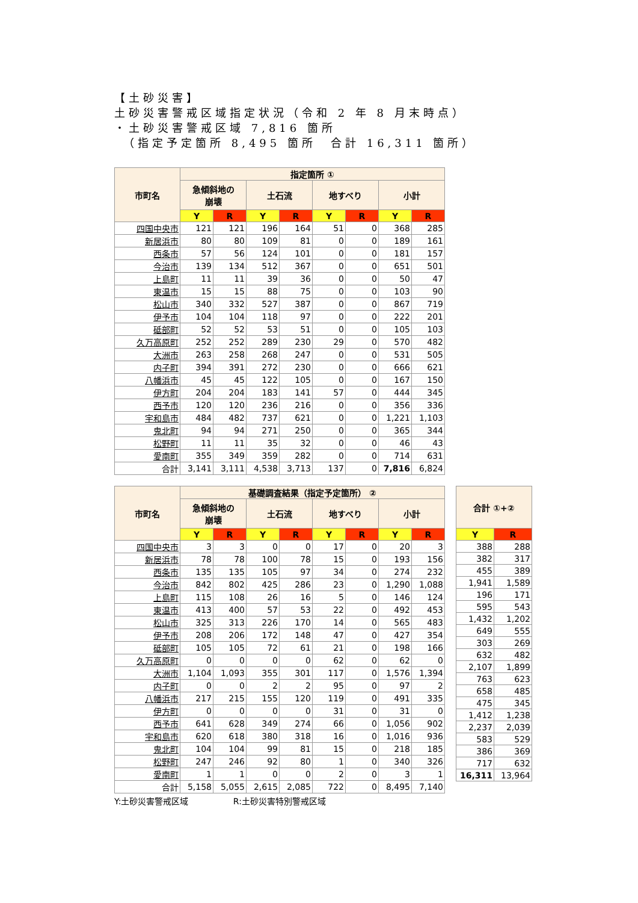【土砂災害】
土砂災害警戒区域指定状況（令和 2 年 8 月末時点）
・土砂災害警戒区域 7,816 箇所
　（指定予定箇所 8,495 箇所　合計 16,311 箇所）
| 市町名 | 指定箇所 ① | | | | | | | |
| --- | --- | --- | --- | --- | --- | --- | --- | --- |
| | 急傾斜地の 崩壊 | | 土石流 | | 地すべり | | 小計 | |
| | Y | R | Y | R | Y | R | Y | R |
| 四国中央市 | 121 | 121 | 196 | 164 | 51 | 0 | 368 | 285 |
| 新居浜市 | 80 | 80 | 109 | 81 | 0 | 0 | 189 | 161 |
| 西条市 | 57 | 56 | 124 | 101 | 0 | 0 | 181 | 157 |
| 今治市 | 139 | 134 | 512 | 367 | 0 | 0 | 651 | 501 |
| 上島町 | 11 | 11 | 39 | 36 | 0 | 0 | 50 | 47 |
| 東温市 | 15 | 15 | 88 | 75 | 0 | 0 | 103 | 90 |
| 松山市 | 340 | 332 | 527 | 387 | 0 | 0 | 867 | 719 |
| 伊予市 | 104 | 104 | 118 | 97 | 0 | 0 | 222 | 201 |
| 砥部町 | 52 | 52 | 53 | 51 | 0 | 0 | 105 | 103 |
| 久万高原町 | 252 | 252 | 289 | 230 | 29 | 0 | 570 | 482 |
| 大洲市 | 263 | 258 | 268 | 247 | 0 | 0 | 531 | 505 |
| 内子町 | 394 | 391 | 272 | 230 | 0 | 0 | 666 | 621 |
| 八幡浜市 | 45 | 45 | 122 | 105 | 0 | 0 | 167 | 150 |
| 伊方町 | 204 | 204 | 183 | 141 | 57 | 0 | 444 | 345 |
| 西予市 | 120 | 120 | 236 | 216 | 0 | 0 | 356 | 336 |
| 宇和島市 | 484 | 482 | 737 | 621 | 0 | 0 | 1,221 | 1,103 |
| 鬼北町 | 94 | 94 | 271 | 250 | 0 | 0 | 365 | 344 |
| 松野町 | 11 | 11 | 35 | 32 | 0 | 0 | 46 | 43 |
| 愛南町 | 355 | 349 | 359 | 282 | 0 | 0 | 714 | 631 |
| 合計 | 3,141 | 3,111 | 4,538 | 3,713 | 137 | 0 | 7,816 | 6,824 |
| 市町名 | 基礎調査結果（指定予定箇所） ② | | | | | | | |
| --- | --- | --- | --- | --- | --- | --- | --- | --- |
| | 急傾斜地の 崩壊 | | 土石流 | | 地すべり | | 小計 | |
| | Y | R | Y | R | Y | R | Y | R |
| 四国中央市 | 3 | 3 | 0 | 0 | 17 | 0 | 20 | 3 |
| 新居浜市 | 78 | 78 | 100 | 78 | 15 | 0 | 193 | 156 |
| 西条市 | 135 | 135 | 105 | 97 | 34 | 0 | 274 | 232 |
| 今治市 | 842 | 802 | 425 | 286 | 23 | 0 | 1,290 | 1,088 |
| 上島町 | 115 | 108 | 26 | 16 | 5 | 0 | 146 | 124 |
| 東温市 | 413 | 400 | 57 | 53 | 22 | 0 | 492 | 453 |
| 松山市 | 325 | 313 | 226 | 170 | 14 | 0 | 565 | 483 |
| 伊予市 | 208 | 206 | 172 | 148 | 47 | 0 | 427 | 354 |
| 砥部町 | 105 | 105 | 72 | 61 | 21 | 0 | 198 | 166 |
| 久万高原町 | 0 | 0 | 0 | 0 | 62 | 0 | 62 | 0 |
| 大洲市 | 1,104 | 1,093 | 355 | 301 | 117 | 0 | 1,576 | 1,394 |
| 内子町 | 0 | 0 | 2 | 2 | 95 | 0 | 97 | 2 |
| 八幡浜市 | 217 | 215 | 155 | 120 | 119 | 0 | 491 | 335 |
| 伊方町 | 0 | 0 | 0 | 0 | 31 | 0 | 31 | 0 |
| 西予市 | 641 | 628 | 349 | 274 | 66 | 0 | 1,056 | 902 |
| 宇和島市 | 620 | 618 | 380 | 318 | 16 | 0 | 1,016 | 936 |
| 鬼北町 | 104 | 104 | 99 | 81 | 15 | 0 | 218 | 185 |
| 松野町 | 247 | 246 | 92 | 80 | 1 | 0 | 340 | 326 |
| 愛南町 | 1 | 1 | 0 | 0 | 2 | 0 | 3 | 1 |
| 合計 | 5,158 | 5,055 | 2,615 | 2,085 | 722 | 0 | 8,495 | 7,140 |
| 合計 ①+② | |
| --- | --- |
| Y | R |
| 388 | 288 |
| 382 | 317 |
| 455 | 389 |
| 1,941 | 1,589 |
| 196 | 171 |
| 595 | 543 |
| 1,432 | 1,202 |
| 649 | 555 |
| 303 | 269 |
| 632 | 482 |
| 2,107 | 1,899 |
| 763 | 623 |
| 658 | 485 |
| 475 | 345 |
| 1,412 | 1,238 |
| 2,237 | 2,039 |
| 583 | 529 |
| 386 | 369 |
| 717 | 632 |
| 16,311 | 13,964 |
Y:土砂災害警戒区域 R:土砂災害特別警戒区域